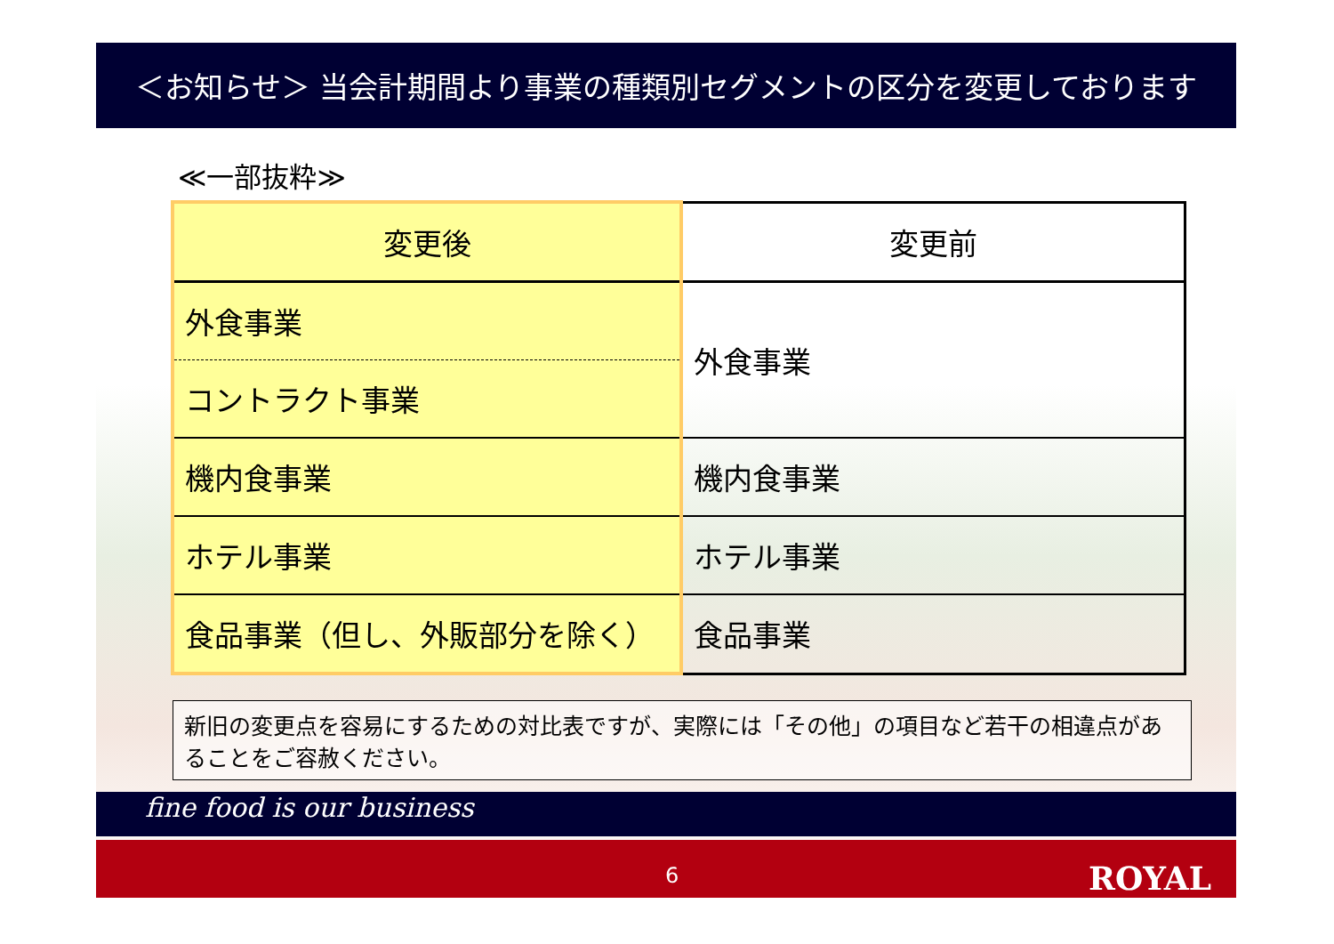＜お知らせ＞ 当会計期間より事業の種類別セグメントの区分を変更しております
≪一部抜粋≫
| 変更後 | 変更前 |
| --- | --- |
| 外食事業 | 外食事業 |
| コントラクト事業 | |
| 機内食事業 | 機内食事業 |
| ホテル事業 | ホテル事業 |
| 食品事業（但し、外販部分を除く） | 食品事業 |
新旧の変更点を容易にするための対比表ですが、実際には「その他」の項目など若干の相違点があることをご容赦ください。
fine food is our business
6 ROYAL